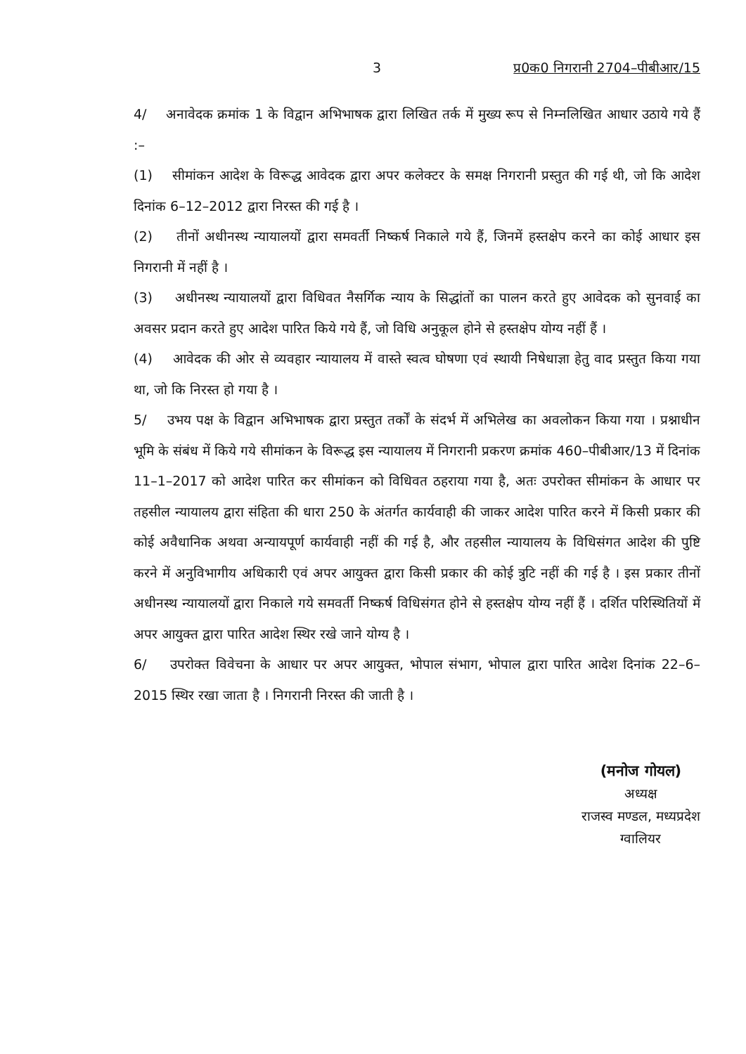3 प्र0क0 निगरानी 2704–पीबीआर/15
4/ अनावेदक क्रमांक 1 के विद्वान अभिभाषक द्वारा लिखित तर्क में मुख्य रूप से निम्नलिखित आधार उठाये गये हैं :–
(1) सीमांकन आदेश के विरूद्ध आवेदक द्वारा अपर कलेक्टर के समक्ष निगरानी प्रस्तुत की गई थी, जो कि आदेश दिनांक 6–12–2012 द्वारा निरस्त की गई है ।
(2) तीनों अधीनस्थ न्यायालयों द्वारा समवर्ती निष्कर्ष निकाले गये हैं, जिनमें हस्तक्षेप करने का कोई आधार इस निगरानी में नहीं है ।
(3) अधीनस्थ न्यायालयों द्वारा विधिवत नैसर्गिक न्याय के सिद्धांतों का पालन करते हुए आवेदक को सुनवाई का अवसर प्रदान करते हुए आदेश पारित किये गये हैं, जो विधि अनुकूल होने से हस्तक्षेप योग्य नहीं हैं ।
(4) आवेदक की ओर से व्यवहार न्यायालय में वास्ते स्वत्व घोषणा एवं स्थायी निषेधाज्ञा हेतु वाद प्रस्तुत किया गया था, जो कि निरस्त हो गया है ।
5/ उभय पक्ष के विद्वान अभिभाषक द्वारा प्रस्तुत तर्कों के संदर्भ में अभिलेख का अवलोकन किया गया । प्रश्नाधीन भूमि के संबंध में किये गये सीमांकन के विरूद्ध इस न्यायालय में निगरानी प्रकरण क्रमांक 460–पीबीआर/13 में दिनांक 11–1–2017 को आदेश पारित कर सीमांकन को विधिवत ठहराया गया है, अतः उपरोक्त सीमांकन के आधार पर तहसील न्यायालय द्वारा संहिता की धारा 250 के अंतर्गत कार्यवाही की जाकर आदेश पारित करने में किसी प्रकार की कोई अवैधानिक अथवा अन्यायपूर्ण कार्यवाही नहीं की गई है, और तहसील न्यायालय के विधिसंगत आदेश की पुष्टि करने में अनुविभागीय अधिकारी एवं अपर आयुक्त द्वारा किसी प्रकार की कोई त्रुटि नहीं की गई है । इस प्रकार तीनों अधीनस्थ न्यायालयों द्वारा निकाले गये समवर्ती निष्कर्ष विधिसंगत होने से हस्तक्षेप योग्य नहीं हैं । दर्शित परिस्थितियों में अपर आयुक्त द्वारा पारित आदेश स्थिर रखे जाने योग्य है ।
6/ उपरोक्त विवेचना के आधार पर अपर आयुक्त, भोपाल संभाग, भोपाल द्वारा पारित आदेश दिनांक 22–6–2015 स्थिर रखा जाता है । निगरानी निरस्त की जाती है ।
(मनोज गोयल)
अध्यक्ष
राजस्व मण्डल, मध्यप्रदेश
ग्वालियर